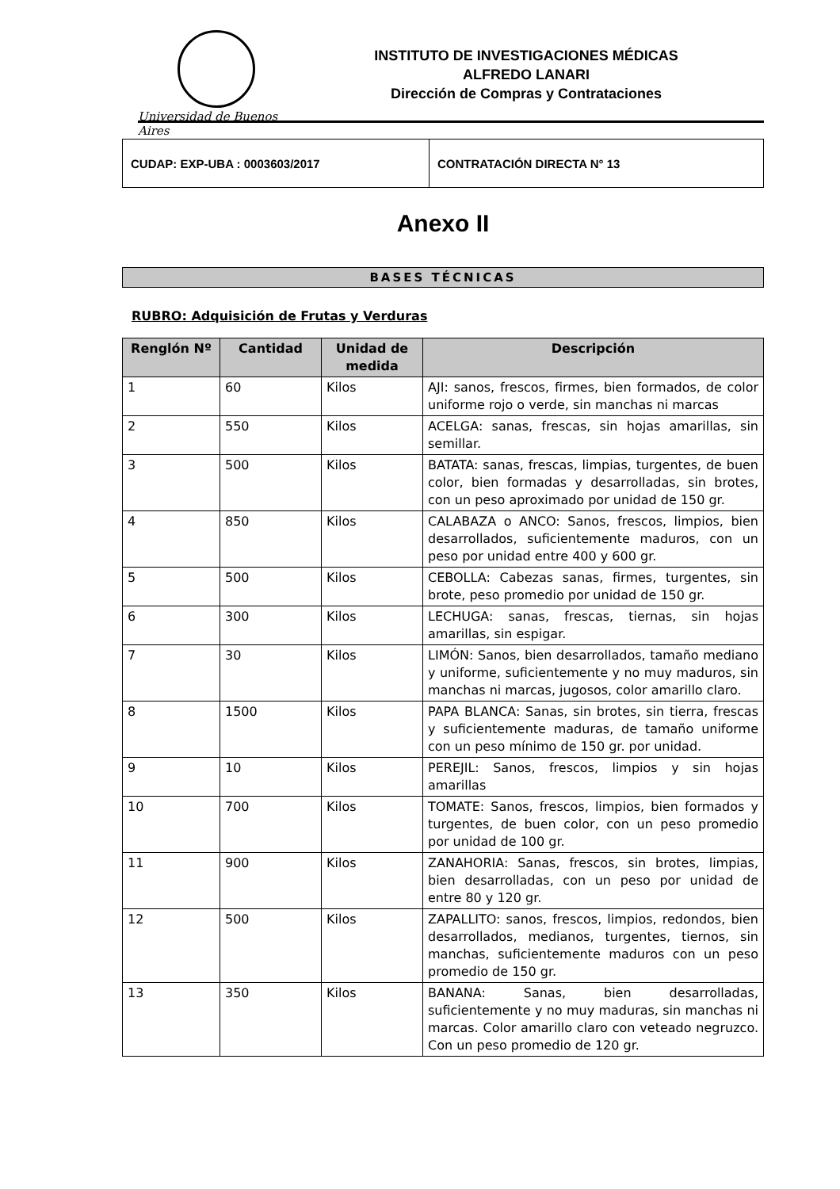Universidad de Buenos Aires
INSTITUTO DE INVESTIGACIONES MÉDICAS
ALFREDO LANARI
Dirección de Compras y Contrataciones
CUDAP: EXP-UBA : 0003603/2017 CONTRATACIÓN DIRECTA N° 13
Anexo II
BASES TÉCNICAS
RUBRO: Adquisición de Frutas y Verduras
| Renglón Nº | Cantidad | Unidad de medida | Descripción |
| --- | --- | --- | --- |
| 1 | 60 | Kilos | AJI: sanos, frescos, firmes, bien formados, de color uniforme rojo o verde, sin manchas ni marcas |
| 2 | 550 | Kilos | ACELGA: sanas, frescas, sin hojas amarillas, sin semillar. |
| 3 | 500 | Kilos | BATATA: sanas, frescas, limpias, turgentes, de buen color, bien formadas y desarrolladas, sin brotes, con un peso aproximado por unidad de 150 gr. |
| 4 | 850 | Kilos | CALABAZA o ANCO: Sanos, frescos, limpios, bien desarrollados, suficientemente maduros, con un peso por unidad entre 400 y 600 gr. |
| 5 | 500 | Kilos | CEBOLLA: Cabezas sanas, firmes, turgentes, sin brote, peso promedio por unidad de 150 gr. |
| 6 | 300 | Kilos | LECHUGA: sanas, frescas, tiernas, sin hojas amarillas, sin espigar. |
| 7 | 30 | Kilos | LIMÓN: Sanos, bien desarrollados, tamaño mediano y uniforme, suficientemente y no muy maduros, sin manchas ni marcas, jugosos, color amarillo claro. |
| 8 | 1500 | Kilos | PAPA BLANCA: Sanas, sin brotes, sin tierra, frescas y suficientemente maduras, de tamaño uniforme con un peso mínimo de 150 gr. por unidad. |
| 9 | 10 | Kilos | PEREJIL: Sanos, frescos, limpios y sin hojas amarillas |
| 10 | 700 | Kilos | TOMATE: Sanos, frescos, limpios, bien formados y turgentes, de buen color, con un peso promedio por unidad de 100 gr. |
| 11 | 900 | Kilos | ZANAHORIA: Sanas, frescos, sin brotes, limpias, bien desarrolladas, con un peso por unidad de entre 80 y 120 gr. |
| 12 | 500 | Kilos | ZAPALLITO: sanos, frescos, limpios, redondos, bien desarrollados, medianos, turgentes, tiernos, sin manchas, suficientemente maduros con un peso promedio de 150 gr. |
| 13 | 350 | Kilos | BANANA: Sanas, bien desarrolladas, suficientemente y no muy maduras, sin manchas ni marcas. Color amarillo claro con veteado negruzco. Con un peso promedio de 120 gr. |